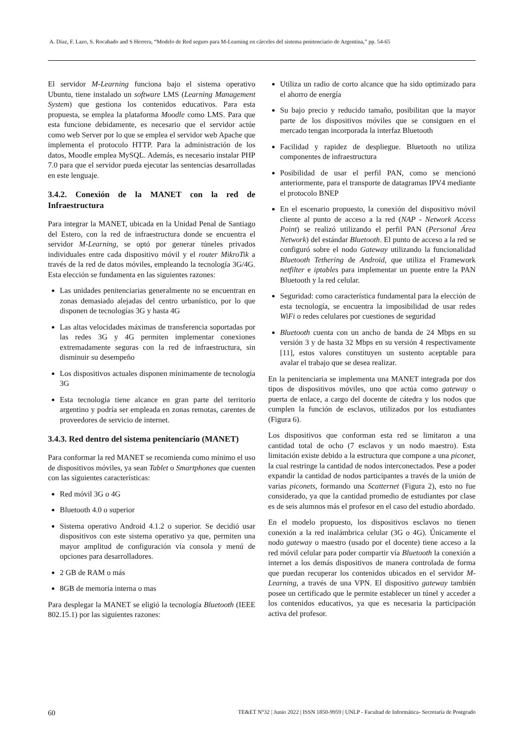A. Diaz, F. Lazo, S. Rocabado and S Herrera, “Modelo de Red seguro para M-Learning en cárceles del sistema penitenciario de Argentina,” pp. 54-65
El servidor M-Learning funciona bajo el sistema operativo Ubuntu, tiene instalado un software LMS (Learning Management System) que gestiona los contenidos educativos. Para esta propuesta, se emplea la plataforma Moodle como LMS. Para que esta funcione debidamente, es necesario que el servidor actúe como web Server por lo que se emplea el servidor web Apache que implementa el protocolo HTTP. Para la administración de los datos, Moodle emplea MySQL. Además, es necesario instalar PHP 7.0 para que el servidor pueda ejecutar las sentencias desarrolladas en este lenguaje.
3.4.2. Conexión de la MANET con la red de Infraestructura
Para integrar la MANET, ubicada en la Unidad Penal de Santiago del Estero, con la red de infraestructura donde se encuentra el servidor M-Learning, se optó por generar túneles privados individuales entre cada dispositivo móvil y el router MikroTik a través de la red de datos móviles, empleando la tecnología 3G/4G. Esta elección se fundamenta en las siguientes razones:
Las unidades penitenciarias generalmente no se encuentran en zonas demasiado alejadas del centro urbanístico, por lo que disponen de tecnologías 3G y hasta 4G
Las altas velocidades máximas de transferencia soportadas por las redes 3G y 4G permiten implementar conexiones extremadamente seguras con la red de infraestructura, sin disminuir su desempeño
Los dispositivos actuales disponen mínimamente de tecnología 3G
Esta tecnología tiene alcance en gran parte del territorio argentino y podría ser empleada en zonas remotas, carentes de proveedores de servicio de internet.
3.4.3. Red dentro del sistema penitenciario (MANET)
Para conformar la red MANET se recomienda como mínimo el uso de dispositivos móviles, ya sean Tablet o Smartphones que cuenten con las siguientes características:
Red móvil 3G o 4G
Bluetooth 4.0 o superior
Sistema operativo Android 4.1.2 o superior. Se decidió usar dispositivos con este sistema operativo ya que, permiten una mayor amplitud de configuración vía consola y menú de opciones para desarrolladores.
2 GB de RAM o más
8GB de memoria interna o mas
Para desplegar la MANET se eligió la tecnología Bluetooth (IEEE 802.15.1) por las siguientes razones:
Utiliza un radio de corto alcance que ha sido optimizado para el ahorro de energía
Su bajo precio y reducido tamaño, posibilitan que la mayor parte de los dispositivos móviles que se consiguen en el mercado tengan incorporada la interfaz Bluetooth
Facilidad y rapidez de despliegue. Bluetooth no utiliza componentes de infraestructura
Posibilidad de usar el perfil PAN, como se mencionó anteriormente, para el transporte de datagramas IPV4 mediante el protocolo BNEP
En el escenario propuesto, la conexión del dispositivo móvil cliente al punto de acceso a la red (NAP - Network Access Point) se realizó utilizando el perfil PAN (Personal Área Network) del estándar Bluetooth. El punto de acceso a la red se configuró sobre el nodo Gateway utilizando la funcionalidad Bluetooth Tethering de Android, que utiliza el Framework netfilter e iptables para implementar un puente entre la PAN Bluetooth y la red celular.
Seguridad: como característica fundamental para la elección de esta tecnología, se encuentra la imposibilidad de usar redes WiFi o redes celulares por cuestiones de seguridad
Bluetooth cuenta con un ancho de banda de 24 Mbps en su versión 3 y de hasta 32 Mbps en su versión 4 respectivamente [11], estos valores constituyen un sustento aceptable para avalar el trabajo que se desea realizar.
En la penitenciaria se implementa una MANET integrada por dos tipos de dispositivos móviles, uno que actúa como gateway o puerta de enlace, a cargo del docente de cátedra y los nodos que cumplen la función de esclavos, utilizados por los estudiantes (Figura 6).
Los dispositivos que conforman esta red se limitaron a una cantidad total de ocho (7 esclavos y un nodo maestro). Esta limitación existe debido a la estructura que compone a una piconet, la cual restringe la cantidad de nodos interconectados. Pese a poder expandir la cantidad de nodos participantes a través de la unión de varias piconets, formando una Scatternet (Figura 2), esto no fue considerado, ya que la cantidad promedio de estudiantes por clase es de seis alumnos más el profesor en el caso del estudio abordado.
En el modelo propuesto, los dispositivos esclavos no tienen conexión a la red inalámbrica celular (3G o 4G). Únicamente el nodo gateway o maestro (usado por el docente) tiene acceso a la red móvil celular para poder compartir vía Bluetooth la conexión a internet a los demás dispositivos de manera controlada de forma que puedan recuperar los contenidos ubicados en el servidor M-Learning, a través de una VPN. El dispositivo gateway también posee un certificado que le permite establecer un túnel y acceder a los contenidos educativos, ya que es necesaria la participación activa del profesor.
60 TE&ET N°32 | Junio 2022 | ISSN 1850-9959 | UNLP - Facultad de Informática- Secretaría de Postgrado